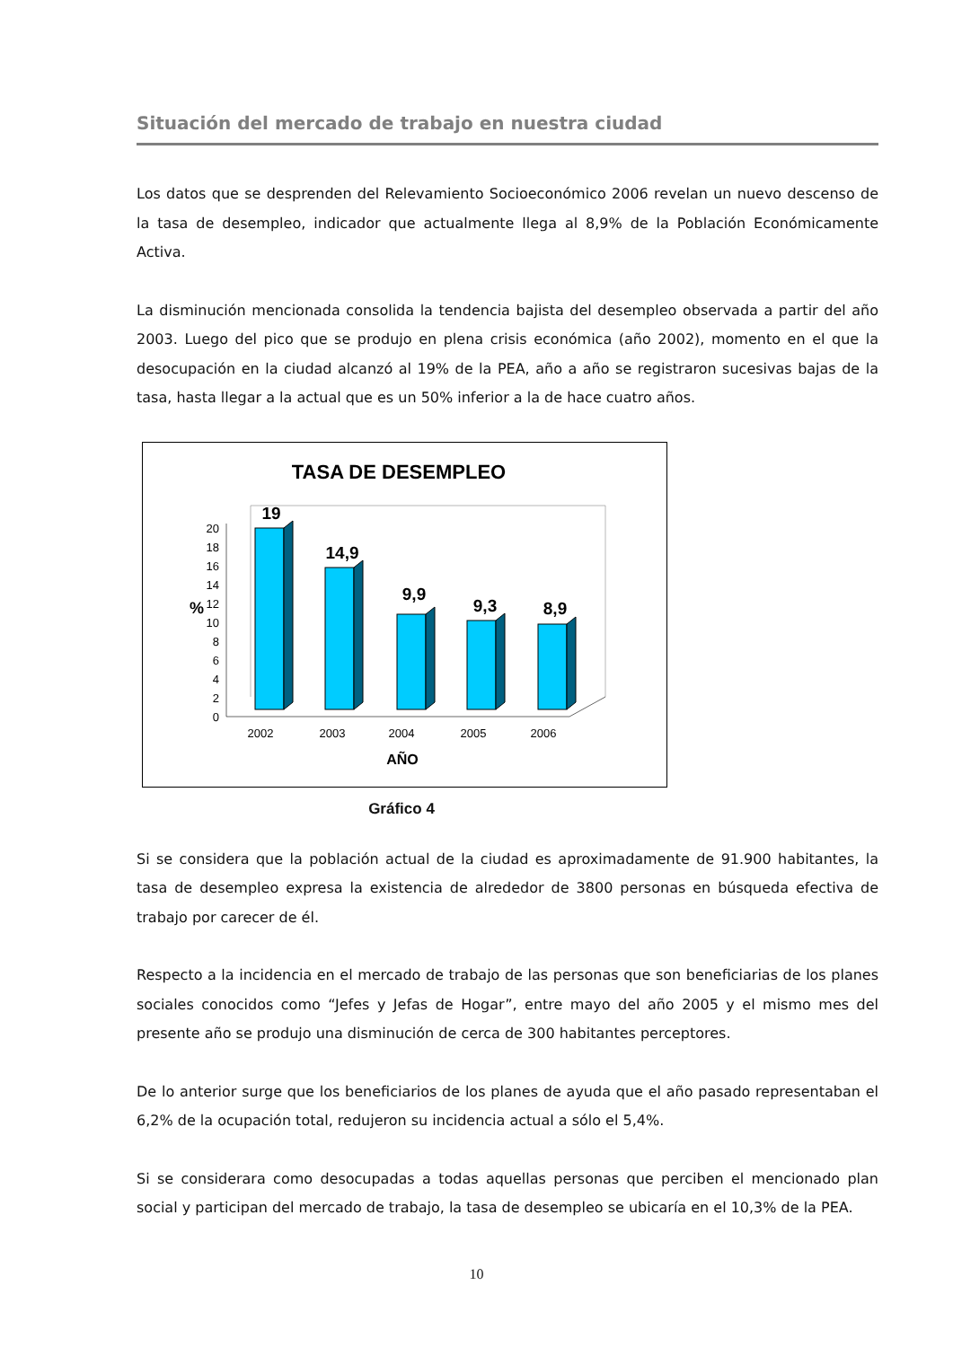Situación del mercado de trabajo en nuestra ciudad
Los datos que se desprenden del Relevamiento Socioeconómico 2006 revelan un nuevo descenso de la tasa de desempleo, indicador que actualmente llega al 8,9% de la Población Económicamente Activa.
La disminución mencionada consolida la tendencia bajista del desempleo observada a partir del año 2003. Luego del pico que se produjo en plena crisis económica (año 2002), momento en el que la desocupación en la ciudad alcanzó al 19% de la PEA, año a año se registraron sucesivas bajas de la tasa, hasta llegar a la actual que es un 50% inferior a la de hace cuatro años.
TASA DE DESEMPLEO
0
2
4
6
8
10
12
14
16
18
20
%
19
14,9
9,9
9,3
8,9
2002
2003
2004
2005
2006
AÑO
Gráfico 4
Si se considera que la población actual de la ciudad es aproximadamente de 91.900 habitantes, la tasa de desempleo expresa la existencia de alrededor de 3800 personas en búsqueda efectiva de trabajo por carecer de él.
Respecto a la incidencia en el mercado de trabajo de las personas que son beneficiarias de los planes sociales conocidos como “Jefes y Jefas de Hogar”, entre mayo del año 2005 y el mismo mes del presente año se produjo una disminución de cerca de 300 habitantes perceptores.
De lo anterior surge que los beneficiarios de los planes de ayuda que el año pasado representaban el 6,2% de la ocupación total, redujeron su incidencia actual a sólo el 5,4%.
Si se considerara como desocupadas a todas aquellas personas que perciben el mencionado plan social y participan del mercado de trabajo, la tasa de desempleo se ubicaría en el 10,3% de la PEA.
10